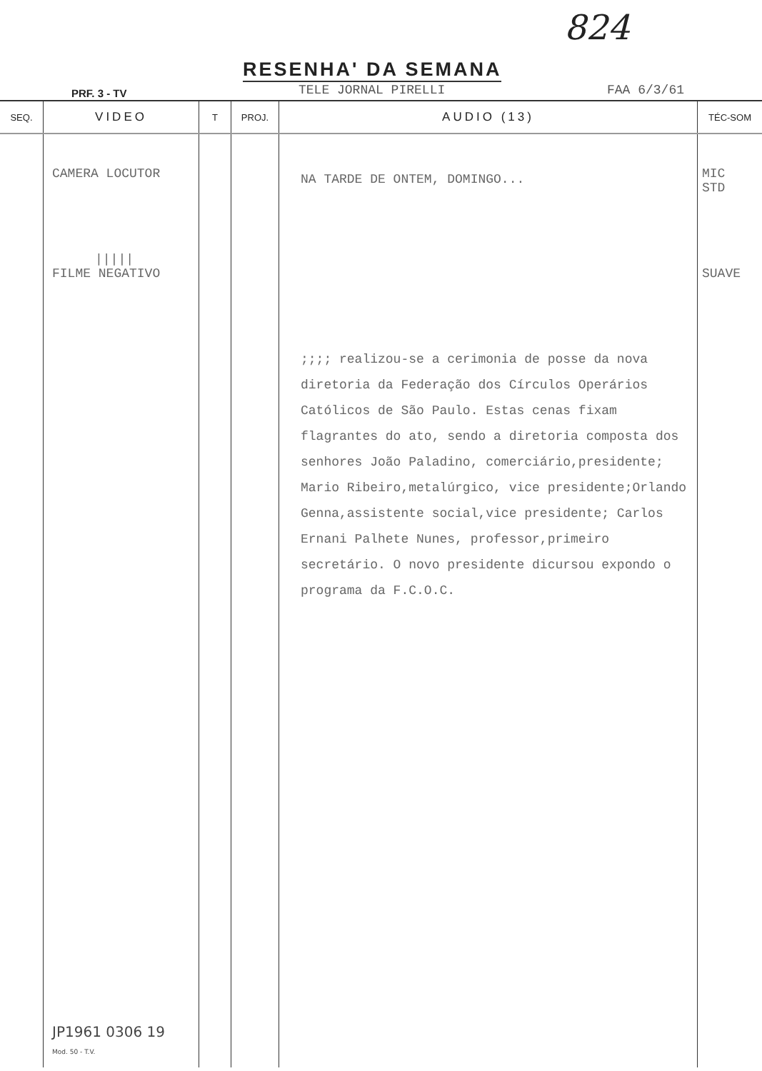824
RESENHA' DA SEMANA
PRF. 3 - TV TELE JORNAL PIRELLI FAA 6/3/61
| SEQ. | VIDEO | T | PROJ. | AUDIO (13) | TÉC-SOM |
| --- | --- | --- | --- | --- | --- |
| | CAMERA LOCUTOR ///// FILME NEGATIVO JP1961 0306 19 Mod. 50 - T.V. | | | NA TARDE DE ONTEM, DOMINGO... ;;;; realizou-se a cerimonia de posse da nova diretoria da Federação dos Círculos Operários Católicos de São Paulo. Estas cenas fixam flagrantes do ato, sendo a diretoria composta dos senhores João Paladino, comerciário,presidente; Mario Ribeiro,metalúrgico, vice presidente;Orlando Genna,assistente social,vice presidente; Carlos Ernani Palhete Nunes, professor,primeiro secretário. O novo presidente dicursou expondo o programa da F.C.O.C. | MIC STD SUAVE |